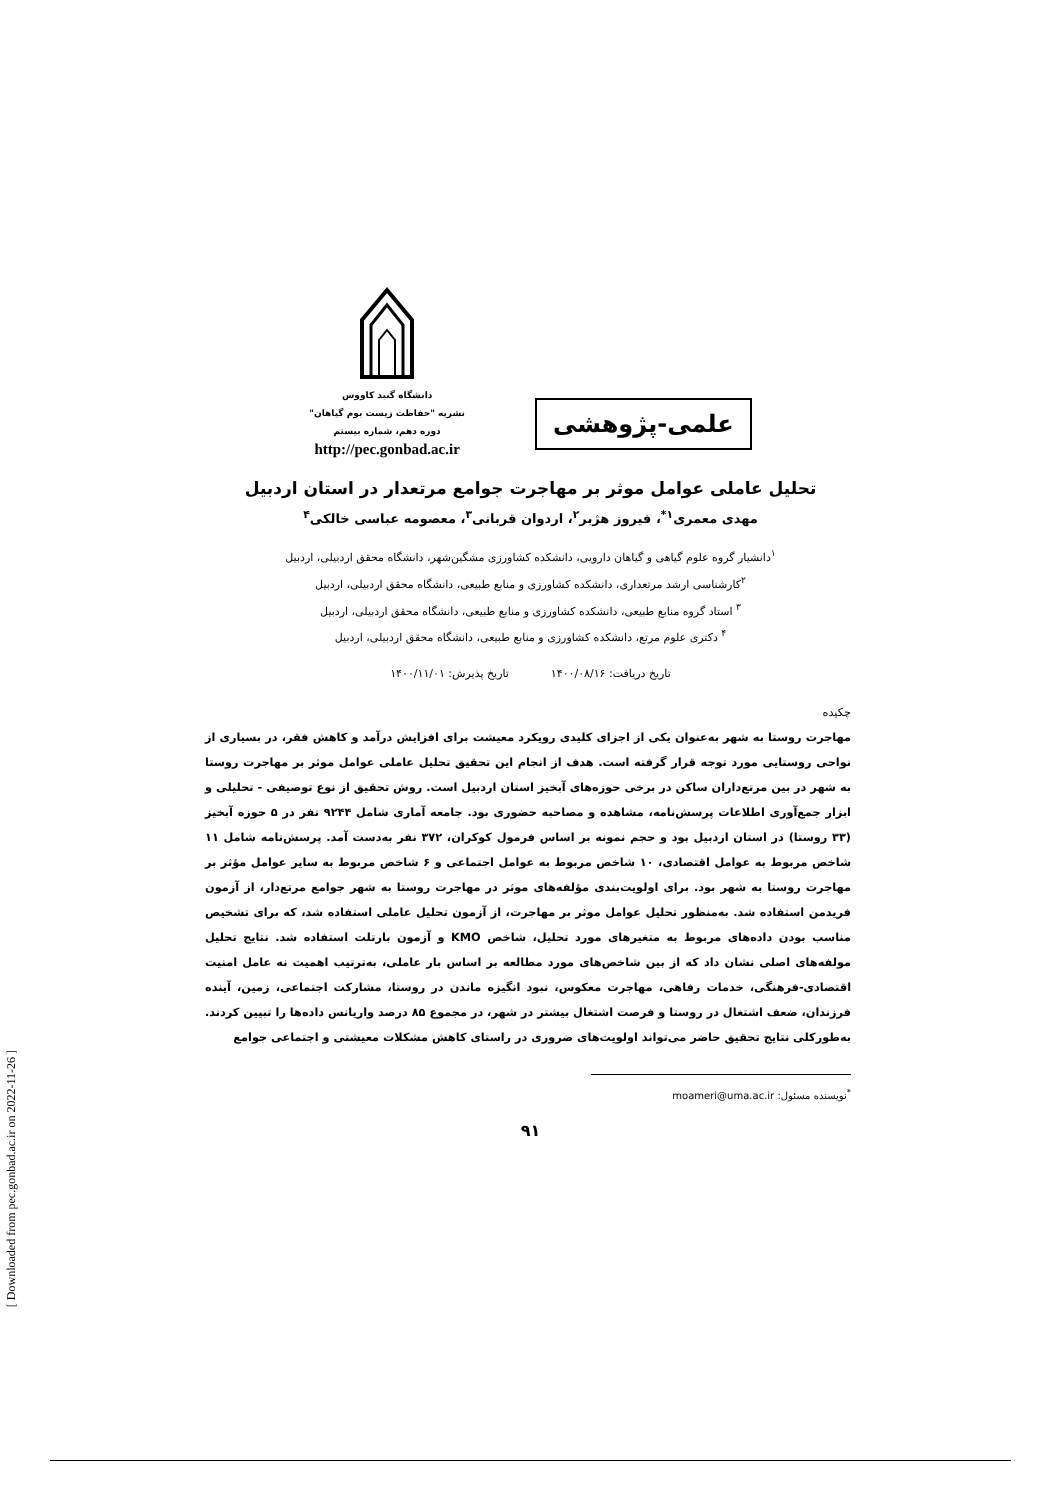[ Downloaded from pec.gonbad.ac.ir on 2022-11-26 ]
علمی-پژوهشی
دانشگاه گنبد کاووس
نشریه "حفاظت زیست بوم گیاهان"
دوره دهم، شماره بیستم
http://pec.gonbad.ac.ir
تحلیل عاملی عوامل موثر بر مهاجرت جوامع مرتعدار در استان اردبیل
مهدی معمری<sup>۱*</sup>، فیروز هژبر<sup>۲</sup>، اردوان قربانی<sup>۳</sup>، معصومه عباسی خالکی<sup>۴</sup>
<sup>۱</sup> دانشیار گروه علوم گیاهی و گیاهان دارویی، دانشکده کشاورزی مشگین‌شهر، دانشگاه محقق اردبیلی، اردبیل
<sup>۲</sup> کارشناسی ارشد مرتعداری، دانشکده کشاورزی و منابع طبیعی، دانشگاه محقق اردبیلی، اردبیل
<sup>۳</sup> استاد گروه منابع طبیعی، دانشکده کشاورزی و منابع طبیعی، دانشگاه محقق اردبیلی، اردبیل
<sup>۴</sup> دکتری علوم مرتع، دانشکده کشاورزی و منابع طبیعی، دانشگاه محقق اردبیلی، اردبیل
تاریخ دریافت: ۱۴۰۰/۰۸/۱۶ تاریخ پذیرش: ۱۴۰۰/۱۱/۰۱
چکیده
مهاجرت روستا به شهر به‌عنوان یکی از اجزای کلیدی رویکرد معیشت برای افزایش درآمد و کاهش فقر، در بسیاری از نواحی روستایی مورد توجه قرار گرفته است. هدف از انجام این تحقیق تحلیل عاملی عوامل موثر بر مهاجرت روستا به شهر در بین مرتع‌داران ساکن در برخی حوزه‌های آبخیز استان اردبیل است. روش تحقیق از نوع توصیفی - تحلیلی و ابزار جمع‌آوری اطلاعات پرسش‌نامه، مشاهده و مصاحبه حضوری بود. جامعه آماری شامل ۹۲۴۴ نفر در ۵ حوزه آبخیز (۳۳ روستا) در استان اردبیل بود و حجم نمونه بر اساس فرمول کوکران، ۳۷۲ نفر به‌دست آمد. پرسش‌نامه شامل ۱۱ شاخص مربوط به عوامل اقتصادی، ۱۰ شاخص مربوط به عوامل اجتماعی و ۶ شاخص مربوط به سایر عوامل مؤثر بر مهاجرت روستا به شهر بود. برای اولویت‌بندی مؤلفه‌های موثر در مهاجرت روستا به شهر جوامع مرتع‌دار، از آزمون فریدمن استفاده شد. به‌منظور تحلیل عوامل موثر بر مهاجرت، از آزمون تحلیل عاملی استفاده شد، که برای تشخیص مناسب بودن داده‌های مربوط به متغیرهای مورد تحلیل، شاخص KMO و آزمون بارتلت استفاده شد. نتایج تحلیل مولفه‌های اصلی نشان داد که از بین شاخص‌های مورد مطالعه بر اساس بار عاملی، به‌ترتیب اهمیت نه عامل امنیت اقتصادی-فرهنگی، خدمات رفاهی، مهاجرت معکوس، نبود انگیزه ماندن در روستا، مشارکت اجتماعی، زمین، آینده فرزندان، ضعف اشتغال در روستا و فرصت اشتغال بیشتر در شهر، در مجموع ۸۵ درصد واریانس داده‌ها را تبیین کردند. به‌طورکلی نتایج تحقیق حاضر می‌تواند اولویت‌های ضروری در راستای کاهش مشکلات معیشتی و اجتماعی جوامع
<sup>*</sup> نویسنده مسئول: moameri@uma.ac.ir
۹۱